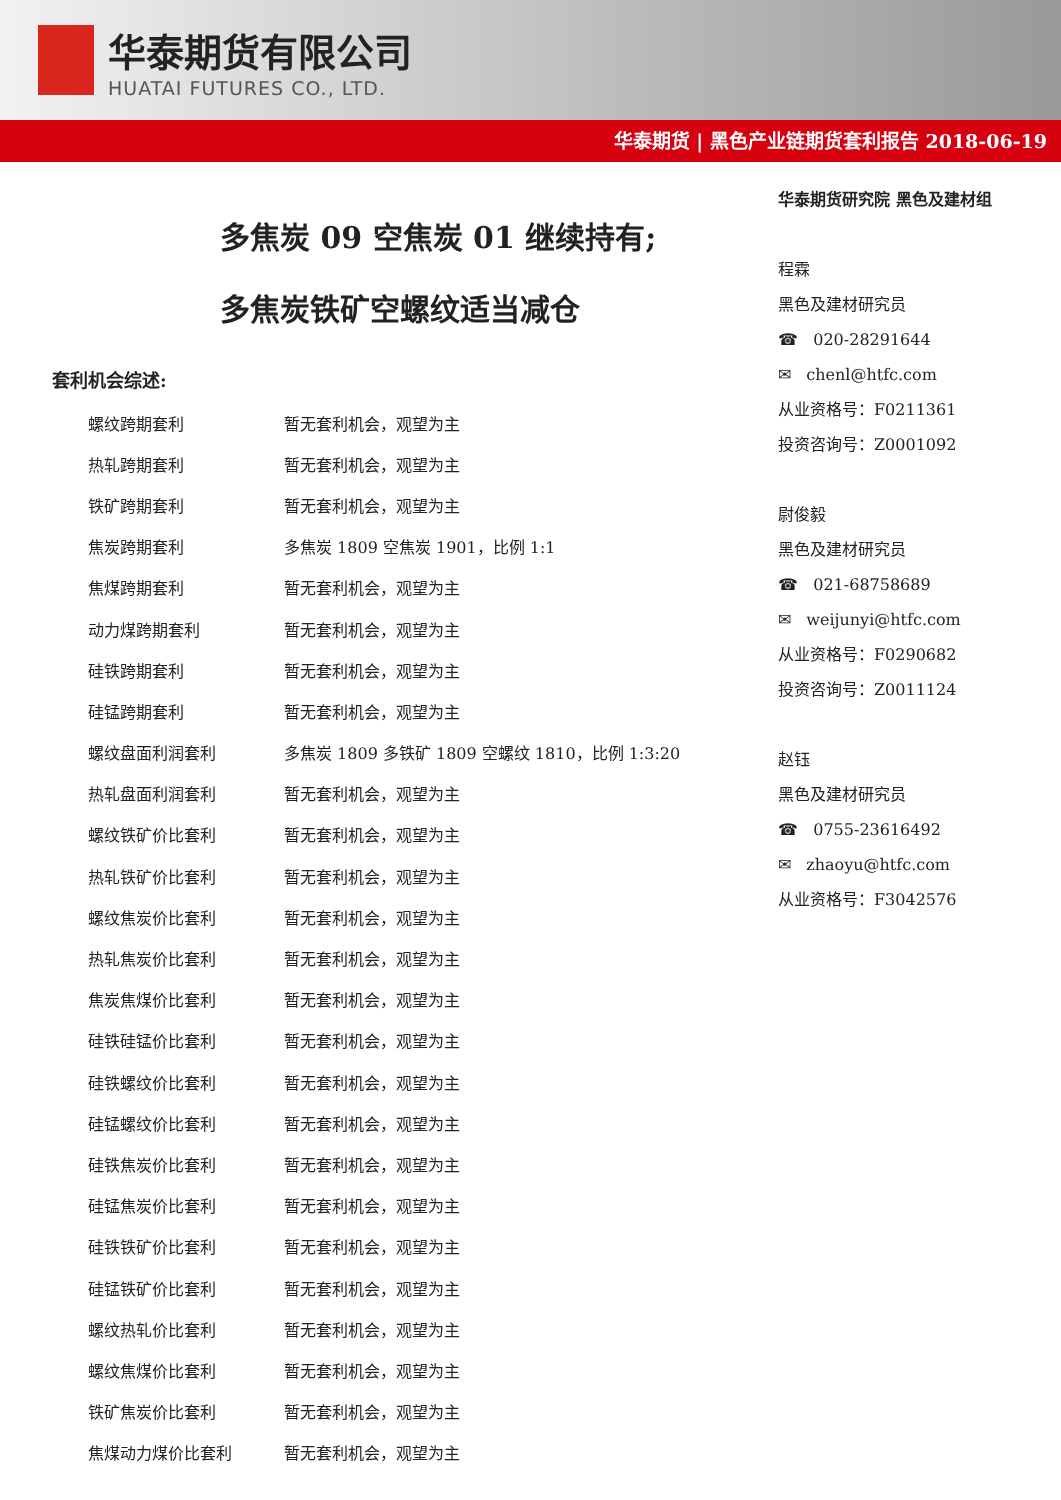华泰期货有限公司
HUATAI FUTURES CO., LTD.
华泰期货 | 黑色产业链期货套利报告 2018-06-19
多焦炭 09 空焦炭 01 继续持有;
多焦炭铁矿空螺纹适当减仓
套利机会综述:
| 螺纹跨期套利 | 暂无套利机会，观望为主 |
| 热轧跨期套利 | 暂无套利机会，观望为主 |
| 铁矿跨期套利 | 暂无套利机会，观望为主 |
| 焦炭跨期套利 | 多焦炭 1809 空焦炭 1901，比例 1:1 |
| 焦煤跨期套利 | 暂无套利机会，观望为主 |
| 动力煤跨期套利 | 暂无套利机会，观望为主 |
| 硅铁跨期套利 | 暂无套利机会，观望为主 |
| 硅锰跨期套利 | 暂无套利机会，观望为主 |
| 螺纹盘面利润套利 | 多焦炭 1809 多铁矿 1809 空螺纹 1810，比例 1:3:20 |
| 热轧盘面利润套利 | 暂无套利机会，观望为主 |
| 螺纹铁矿价比套利 | 暂无套利机会，观望为主 |
| 热轧铁矿价比套利 | 暂无套利机会，观望为主 |
| 螺纹焦炭价比套利 | 暂无套利机会，观望为主 |
| 热轧焦炭价比套利 | 暂无套利机会，观望为主 |
| 焦炭焦煤价比套利 | 暂无套利机会，观望为主 |
| 硅铁硅锰价比套利 | 暂无套利机会，观望为主 |
| 硅铁螺纹价比套利 | 暂无套利机会，观望为主 |
| 硅锰螺纹价比套利 | 暂无套利机会，观望为主 |
| 硅铁焦炭价比套利 | 暂无套利机会，观望为主 |
| 硅锰焦炭价比套利 | 暂无套利机会，观望为主 |
| 硅铁铁矿价比套利 | 暂无套利机会，观望为主 |
| 硅锰铁矿价比套利 | 暂无套利机会，观望为主 |
| 螺纹热轧价比套利 | 暂无套利机会，观望为主 |
| 螺纹焦煤价比套利 | 暂无套利机会，观望为主 |
| 铁矿焦炭价比套利 | 暂无套利机会，观望为主 |
| 焦煤动力煤价比套利 | 暂无套利机会，观望为主 |
华泰期货研究院 黑色及建材组
程霖
黑色及建材研究员
☎ 020-28291644
✉ chenl@htfc.com
从业资格号：F0211361
投资咨询号：Z0001092
尉俊毅
黑色及建材研究员
☎ 021-68758689
✉ weijunyi@htfc.com
从业资格号：F0290682
投资咨询号：Z0011124
赵钰
黑色及建材研究员
☎ 0755-23616492
✉ zhaoyu@htfc.com
从业资格号：F3042576